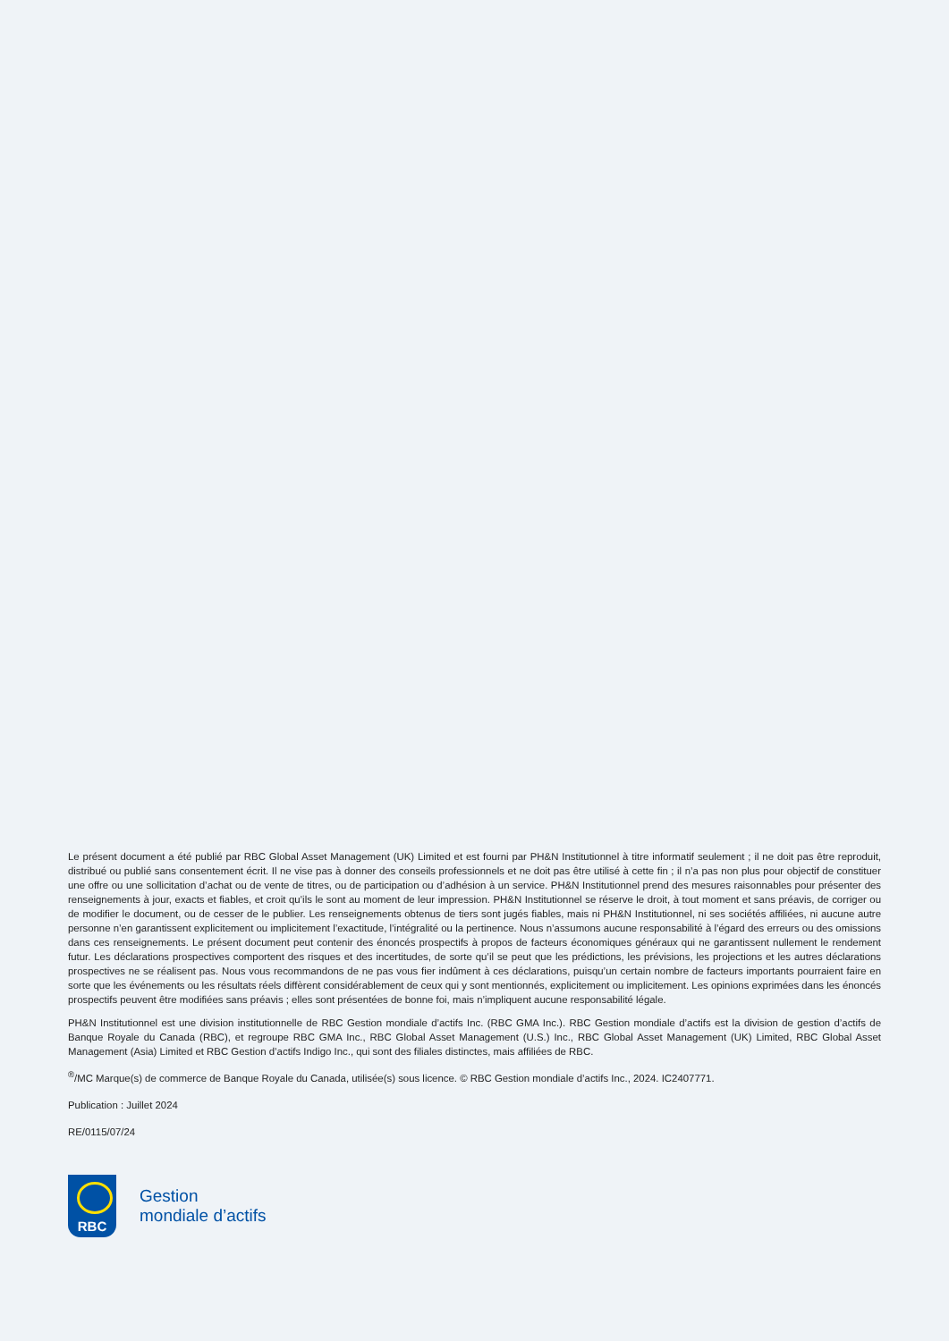Le présent document a été publié par RBC Global Asset Management (UK) Limited et est fourni par PH&N Institutionnel à titre informatif seulement ; il ne doit pas être reproduit, distribué ou publié sans consentement écrit. Il ne vise pas à donner des conseils professionnels et ne doit pas être utilisé à cette fin ; il n’a pas non plus pour objectif de constituer une offre ou une sollicitation d’achat ou de vente de titres, ou de participation ou d’adhésion à un service. PH&N Institutionnel prend des mesures raisonnables pour présenter des renseignements à jour, exacts et fiables, et croit qu’ils le sont au moment de leur impression. PH&N Institutionnel se réserve le droit, à tout moment et sans préavis, de corriger ou de modifier le document, ou de cesser de le publier. Les renseignements obtenus de tiers sont jugés fiables, mais ni PH&N Institutionnel, ni ses sociétés affiliées, ni aucune autre personne n’en garantissent explicitement ou implicitement l’exactitude, l’intégralité ou la pertinence. Nous n’assumons aucune responsabilité à l’égard des erreurs ou des omissions dans ces renseignements. Le présent document peut contenir des énoncés prospectifs à propos de facteurs économiques généraux qui ne garantissent nullement le rendement futur. Les déclarations prospectives comportent des risques et des incertitudes, de sorte qu’il se peut que les prédictions, les prévisions, les projections et les autres déclarations prospectives ne se réalisent pas. Nous vous recommandons de ne pas vous fier indûment à ces déclarations, puisqu’un certain nombre de facteurs importants pourraient faire en sorte que les événements ou les résultats réels diffèrent considérablement de ceux qui y sont mentionnés, explicitement ou implicitement. Les opinions exprimées dans les énoncés prospectifs peuvent être modifiées sans préavis ; elles sont présentées de bonne foi, mais n’impliquent aucune responsabilité légale.
PH&N Institutionnel est une division institutionnelle de RBC Gestion mondiale d’actifs Inc. (RBC GMA Inc.). RBC Gestion mondiale d’actifs est la division de gestion d’actifs de Banque Royale du Canada (RBC), et regroupe RBC GMA Inc., RBC Global Asset Management (U.S.) Inc., RBC Global Asset Management (UK) Limited, RBC Global Asset Management (Asia) Limited et RBC Gestion d’actifs Indigo Inc., qui sont des filiales distinctes, mais affiliées de RBC.
<sup>®</sup>/MC Marque(s) de commerce de Banque Royale du Canada, utilisée(s) sous licence. © RBC Gestion mondiale d’actifs Inc., 2024. IC2407771.
Publication : Juillet 2024
RE/0115/07/24
RBC
Gestion
mondiale d’actifs